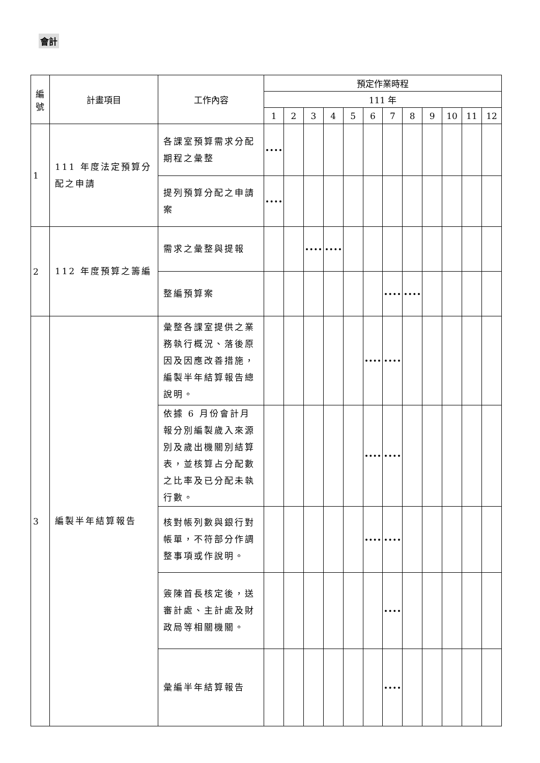會計
| 編 號 | 計畫項目 | 工作內容 | 預定作業時程 | | | | | | | | | | | |
| --- | --- | --- | --- | --- | --- | --- | --- | --- | --- | --- | --- | --- | --- | --- |
| | | | 111 年 | | | | | | | | | | | |
| | | | 1 | 2 | 3 | 4 | 5 | 6 | 7 | 8 | 9 | 10 | 11 | 12 |
| 1 | 111 年度法定預算分配之申請 | 各課室預算需求分配期程之彙整 | | | | | | | | | | | | |
| | | 提列預算分配之申請案 | | | | | | | | | | | | |
| 2 | 112 年度預算之籌編 | 需求之彙整與提報 | | | | | | | | | | | | |
| | | 整編預算案 | | | | | | | | | | | | |
| 3 | 編製半年結算報告 | 彙整各課室提供之業務執行概況、落後原因及因應改善措施，編製半年結算報告總說明。 | | | | | | | | | | | | |
| | | 依據 6 月份會計月報分別編製歲入來源別及歲出機關別結算表，並核算占分配數之比率及已分配未執行數。 | | | | | | | | | | | | |
| | | 核對帳列數與銀行對帳單，不符部分作調整事項或作說明。 | | | | | | | | | | | | |
| | | 簽陳首長核定後，送審計處、主計處及財政局等相關機關。 | | | | | | | | | | | | |
| | | 彙編半年結算報告 | | | | | | | | | | | | |